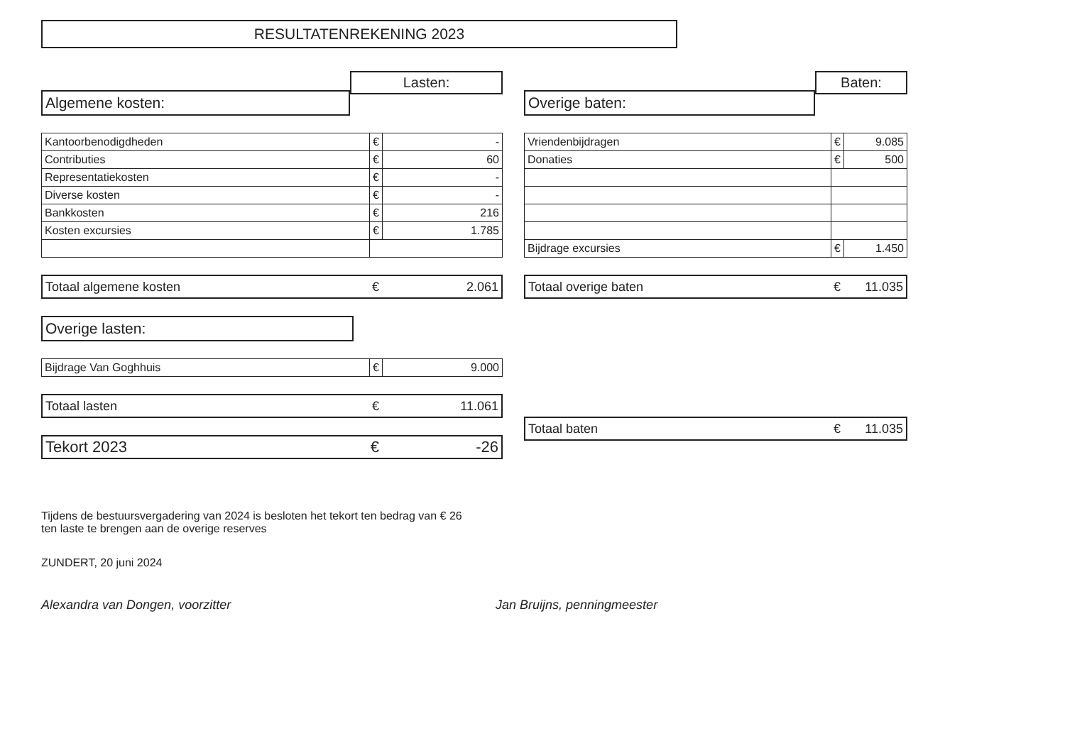RESULTATENREKENING 2023
Algemene kosten:
Lasten:
| Kantoorbenodigdheden | € | - |
| Contributies | € | 60 |
| Representatiekosten | € | - |
| Diverse kosten | € | - |
| Bankkosten | € | 216 |
| Kosten excursies | € | 1.785 |
| Totaal algemene kosten | € | 2.061 |
Overige lasten:
| Bijdrage Van Goghhuis | € | 9.000 |
| Totaal lasten | € | 11.061 |
| Tekort 2023 | € | -26 |
Overige baten:
Baten:
| Vriendenbijdragen | € | 9.085 |
| Donaties | € | 500 |
| Bijdrage excursies | € | 1.450 |
| Totaal overige baten | € | 11.035 |
| Totaal baten | € | 11.035 |
Tijdens de bestuursvergadering van 2024 is besloten het tekort ten bedrag van € 26
ten laste te brengen aan de overige reserves
ZUNDERT, 20 juni 2024
Alexandra van Dongen, voorzitter Jan Bruijns, penningmeester